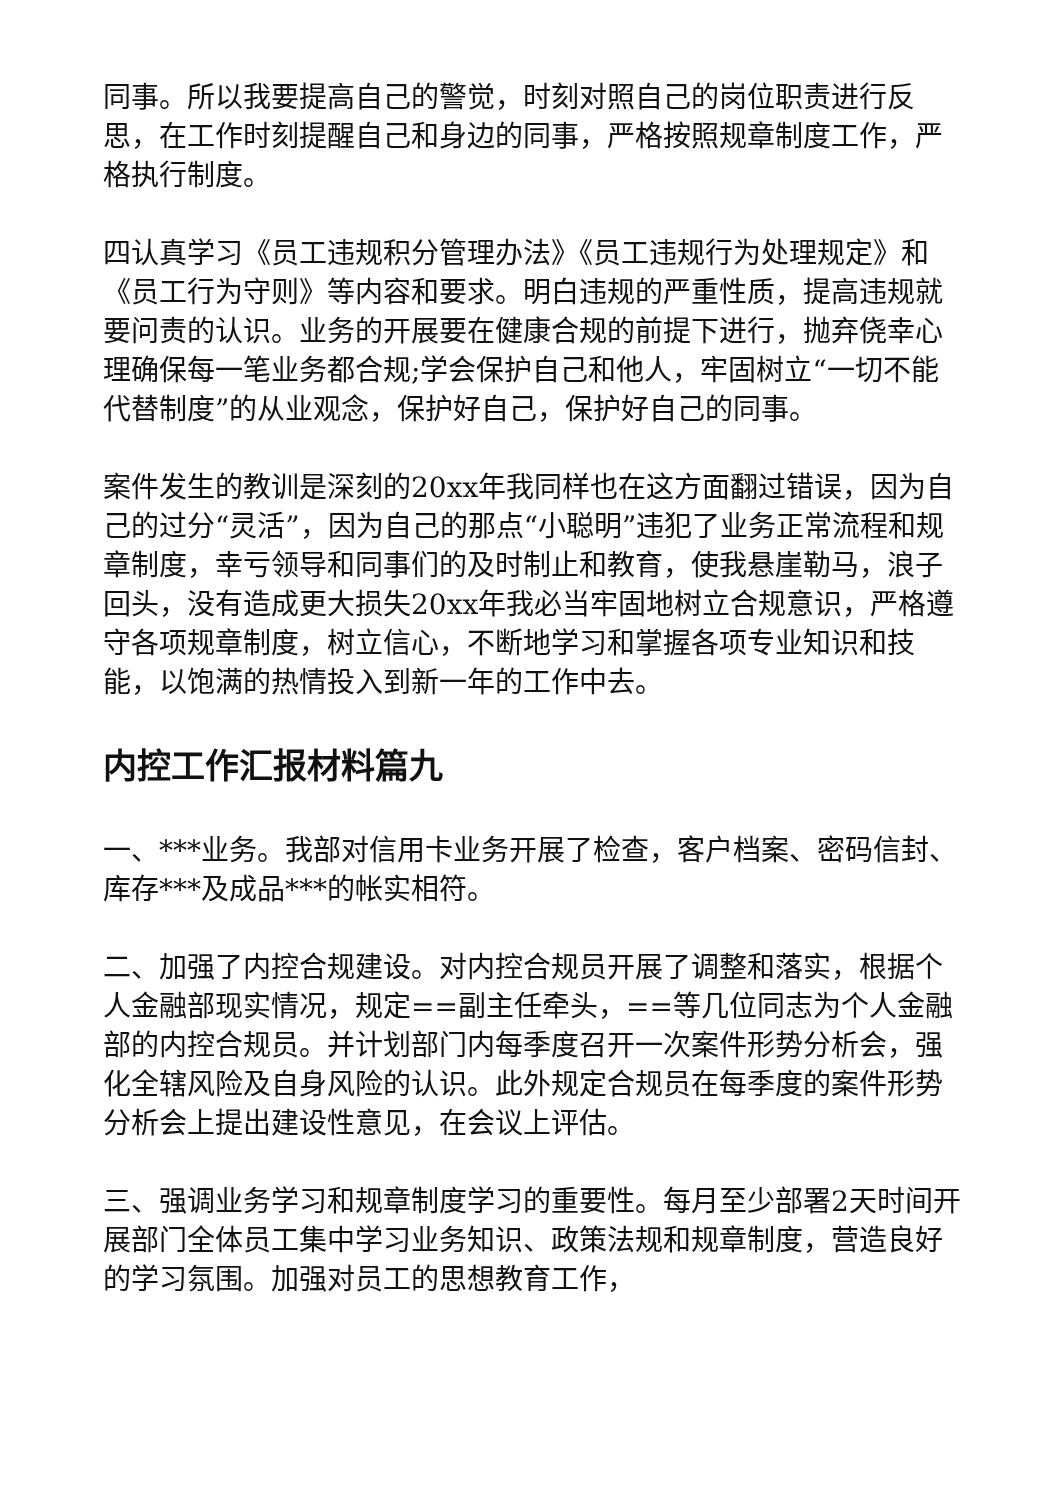同事。所以我要提高自己的警觉，时刻对照自己的岗位职责进行反思，在工作时刻提醒自己和身边的同事，严格按照规章制度工作，严格执行制度。
四认真学习《员工违规积分管理办法》《员工违规行为处理规定》和《员工行为守则》等内容和要求。明白违规的严重性质，提高违规就要问责的认识。业务的开展要在健康合规的前提下进行，抛弃侥幸心理确保每一笔业务都合规;学会保护自己和他人，牢固树立“一切不能代替制度”的从业观念，保护好自己，保护好自己的同事。
案件发生的教训是深刻的20xx年我同样也在这方面翻过错误，因为自己的过分“灵活”，因为自己的那点“小聪明”违犯了业务正常流程和规章制度，幸亏领导和同事们的及时制止和教育，使我悬崖勒马，浪子回头，没有造成更大损失20xx年我必当牢固地树立合规意识，严格遵守各项规章制度，树立信心，不断地学习和掌握各项专业知识和技能，以饱满的热情投入到新一年的工作中去。
内控工作汇报材料篇九
一、***业务。我部对信用卡业务开展了检查，客户档案、密码信封、库存***及成品***的帐实相符。
二、加强了内控合规建设。对内控合规员开展了调整和落实，根据个人金融部现实情况，规定==副主任牵头，==等几位同志为个人金融部的内控合规员。并计划部门内每季度召开一次案件形势分析会，强化全辖风险及自身风险的认识。此外规定合规员在每季度的案件形势分析会上提出建设性意见，在会议上评估。
三、强调业务学习和规章制度学习的重要性。每月至少部署2天时间开展部门全体员工集中学习业务知识、政策法规和规章制度，营造良好的学习氛围。加强对员工的思想教育工作，